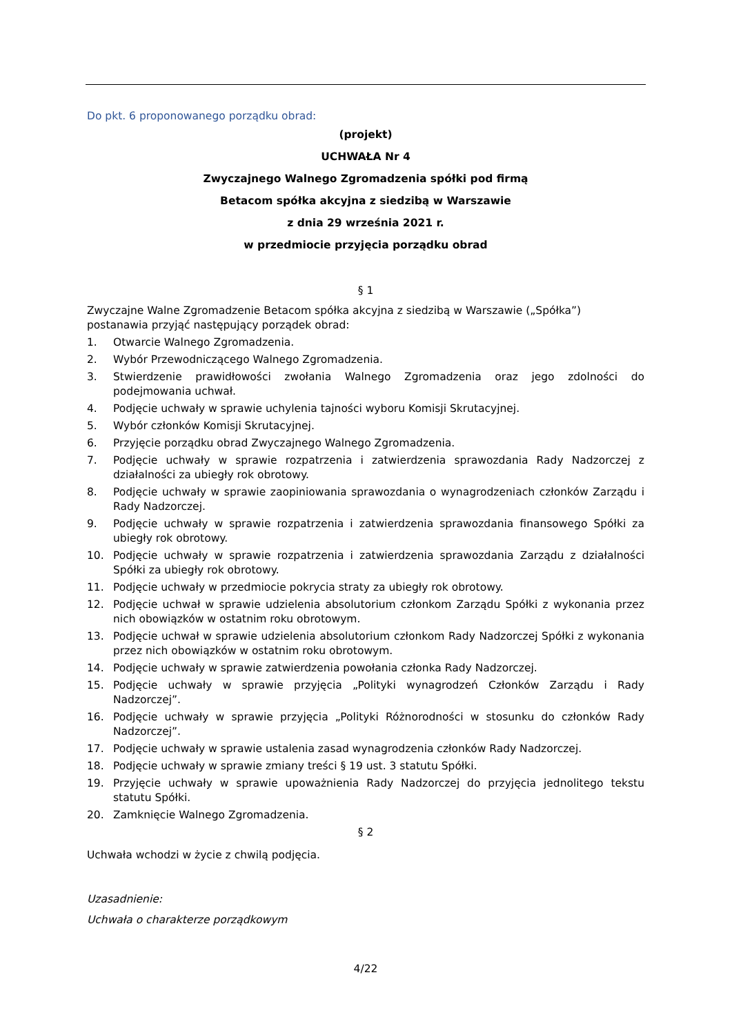Do pkt. 6 proponowanego porządku obrad:
(projekt)
UCHWAŁA Nr 4
Zwyczajnego Walnego Zgromadzenia spółki pod firmą
Betacom spółka akcyjna z siedzibą w Warszawie
z dnia 29 września 2021 r.
w przedmiocie przyjęcia porządku obrad
§ 1
Zwyczajne Walne Zgromadzenie Betacom spółka akcyjna z siedzibą w Warszawie („Spółka”) postanawia przyjąć następujący porządek obrad:
1. Otwarcie Walnego Zgromadzenia.
2. Wybór Przewodniczącego Walnego Zgromadzenia.
3. Stwierdzenie prawidłowości zwołania Walnego Zgromadzenia oraz jego zdolności do podejmowania uchwał.
4. Podjęcie uchwały w sprawie uchylenia tajności wyboru Komisji Skrutacyjnej.
5. Wybór członków Komisji Skrutacyjnej.
6. Przyjęcie porządku obrad Zwyczajnego Walnego Zgromadzenia.
7. Podjęcie uchwały w sprawie rozpatrzenia i zatwierdzenia sprawozdania Rady Nadzorczej z działalności za ubiegły rok obrotowy.
8. Podjęcie uchwały w sprawie zaopiniowania sprawozdania o wynagrodzeniach członków Zarządu i Rady Nadzorczej.
9. Podjęcie uchwały w sprawie rozpatrzenia i zatwierdzenia sprawozdania finansowego Spółki za ubiegły rok obrotowy.
10. Podjęcie uchwały w sprawie rozpatrzenia i zatwierdzenia sprawozdania Zarządu z działalności Spółki za ubiegły rok obrotowy.
11. Podjęcie uchwały w przedmiocie pokrycia straty za ubiegły rok obrotowy.
12. Podjęcie uchwał w sprawie udzielenia absolutorium członkom Zarządu Spółki z wykonania przez nich obowiązków w ostatnim roku obrotowym.
13. Podjęcie uchwał w sprawie udzielenia absolutorium członkom Rady Nadzorczej Spółki z wykonania przez nich obowiązków w ostatnim roku obrotowym.
14. Podjęcie uchwały w sprawie zatwierdzenia powołania członka Rady Nadzorczej.
15. Podjęcie uchwały w sprawie przyjęcia „Polityki wynagrodzeń Członków Zarządu i Rady Nadzorczej”.
16. Podjęcie uchwały w sprawie przyjęcia „Polityki Różnorodności w stosunku do członków Rady Nadzorczej”.
17. Podjęcie uchwały w sprawie ustalenia zasad wynagrodzenia członków Rady Nadzorczej.
18. Podjęcie uchwały w sprawie zmiany treści § 19 ust. 3 statutu Spółki.
19. Przyjęcie uchwały w sprawie upoważnienia Rady Nadzorczej do przyjęcia jednolitego tekstu statutu Spółki.
20. Zamknięcie Walnego Zgromadzenia.
§ 2
Uchwała wchodzi w życie z chwilą podjęcia.
Uzasadnienie:
Uchwała o charakterze porządkowym
4/22